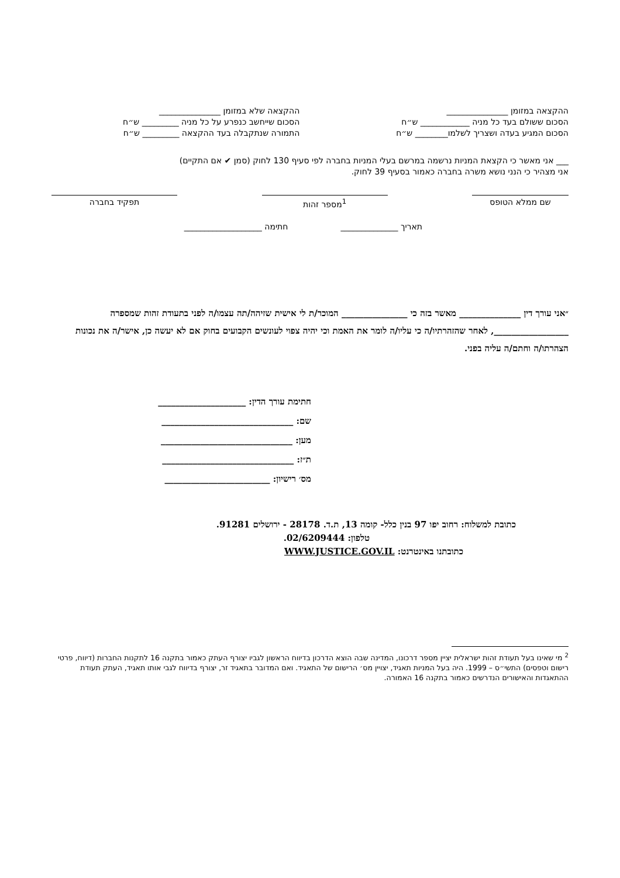ההקצאה במזומן _______________
הסכום ששולם בעד כל מניה ____________ ש״ח
הסכום המגיע בעדה ושצריך לשלמו________ ש״ח
ההקצאה שלא במזומן _______________
הסכום שייחשב כנפרע על כל מניה _________ ש״ח
התמורה שנתקבלה בעד ההקצאה _________ ש״ח
___ אני מאשר כי הקצאת המניות נרשמה במרשם בעלי המניות בחברה לפי סעיף 130 לחוק (סמן ✔ אם התקיים)
אני מצהיר כי הנני נושא משרה בחברה כאמור בסעיף 39 לחוק.
שם ממלא הטופס <sup>1</sup> מספר זהות תפקיד בחברה
תאריך ______________ חתימה ___________________
״אני עורך דין ______________ מאשר בזה כי _______________ המוכר/ת לי אישית שזיהה/תה עצמו/ה לפני בתעודת זהות שמספרה _________________, לאחר שהזהרתיו/ה כי עליו/ה לומר את האמת וכי יהיה צפוי לעונשים הקבועים בחוק אם לא יעשה כן, אישר/ה את נכונות הצהרתו/ה וחתם/ה עליה בפני.
חתימת עורך הדין: ____________________
שם: ______________________________
מען: ______________________________
ת״ז: ______________________________
מס׳ רישיון: ________________________
כתובת למשלוח: רחוב יפו 97 בנין כלל- קומה 13, ת.ד. 28178 - ירושלים 91281.
טלפון: 02/6209444.
כתובתנו באינטרנט: WWW.JUSTICE.GOV.IL
<sup>2</sup> מי שאינו בעל תעודת זהות ישראלית יציין מספר דרכונו, המדינה שבה הוצא הדרכון בדיווח הראשון לגביו יצורף העתק כאמור בתקנה 16 לתקנות החברות (דיווח, פרטי רישום וטפסים) התשי״ס – 1999. היה בעל המניות תאגיד, יצויין מס׳ הרישום של התאגיד. ואם המדובר בתאגיד זר, יצורף בדיווח לגבי אותו תאגיד, העתק תעודת ההתאגדות והאישורים הנדרשים כאמור בתקנה 16 האמורה.